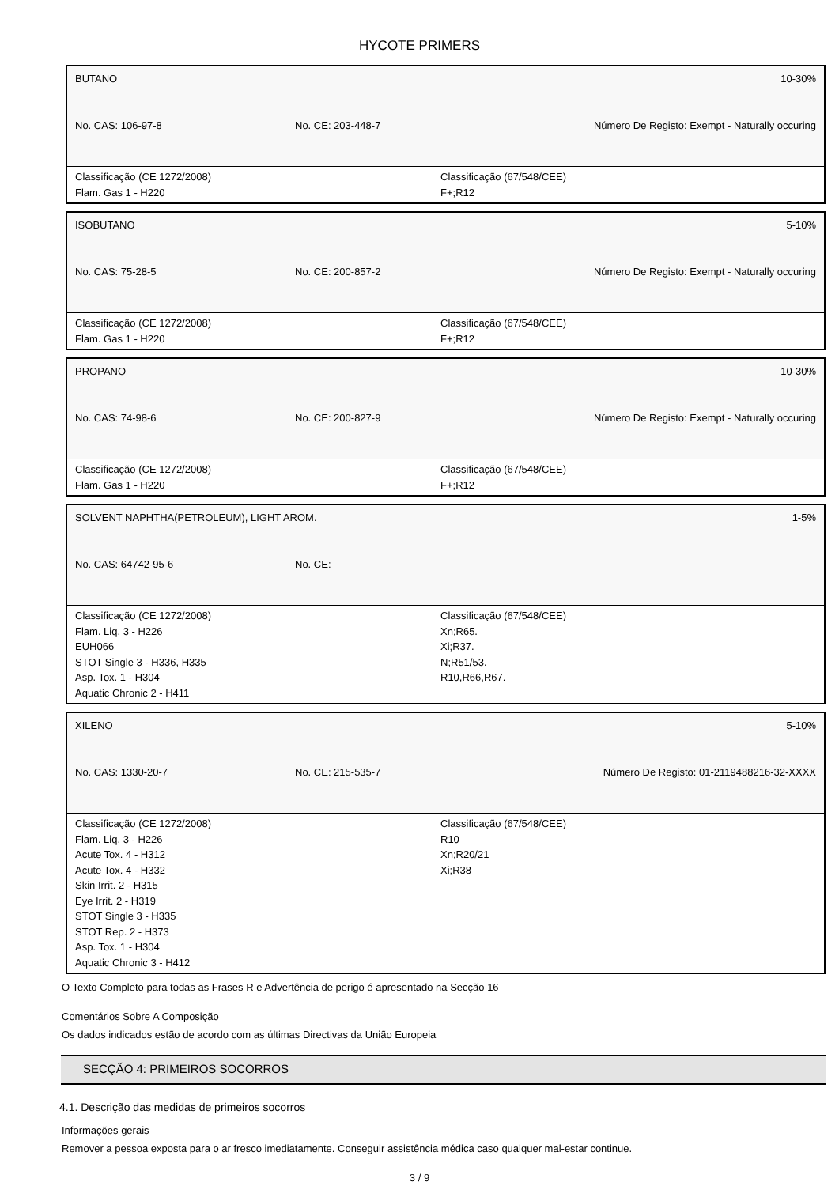HYCOTE PRIMERS
BUTANO 10-30%
No. CAS: 106-97-8 No. CE: 203-448-7 Número De Registo: Exempt - Naturally occuring
Classificação (CE 1272/2008)
Flam. Gas 1 - H220
Classificação (67/548/CEE)
F+;R12
ISOBUTANO 5-10%
No. CAS: 75-28-5 No. CE: 200-857-2 Número De Registo: Exempt - Naturally occuring
Classificação (CE 1272/2008)
Flam. Gas 1 - H220
Classificação (67/548/CEE)
F+;R12
PROPANO 10-30%
No. CAS: 74-98-6 No. CE: 200-827-9 Número De Registo: Exempt - Naturally occuring
Classificação (CE 1272/2008)
Flam. Gas 1 - H220
Classificação (67/548/CEE)
F+;R12
SOLVENT NAPHTHA(PETROLEUM), LIGHT AROM. 1-5%
No. CAS: 64742-95-6 No. CE:
Classificação (CE 1272/2008)
Flam. Liq. 3 - H226
EUH066
STOT Single 3 - H336, H335
Asp. Tox. 1 - H304
Aquatic Chronic 2 - H411
Classificação (67/548/CEE)
Xn;R65.
Xi;R37.
N;R51/53.
R10,R66,R67.
XILENO 5-10%
No. CAS: 1330-20-7 No. CE: 215-535-7 Número De Registo: 01-2119488216-32-XXXX
Classificação (CE 1272/2008)
Flam. Liq. 3 - H226
Acute Tox. 4 - H312
Acute Tox. 4 - H332
Skin Irrit. 2 - H315
Eye Irrit. 2 - H319
STOT Single 3 - H335
STOT Rep. 2 - H373
Asp. Tox. 1 - H304
Aquatic Chronic 3 - H412
Classificação (67/548/CEE)
R10
Xn;R20/21
Xi;R38
O Texto Completo para todas as Frases R e Advertência de perigo é apresentado na Secção 16
Comentários Sobre A Composição
Os dados indicados estão de acordo com as últimas Directivas da União Europeia
SECÇÃO 4: PRIMEIROS SOCORROS
4.1. Descrição das medidas de primeiros socorros
Informações gerais
Remover a pessoa exposta para o ar fresco imediatamente. Conseguir assistência médica caso qualquer mal-estar continue.
3 / 9